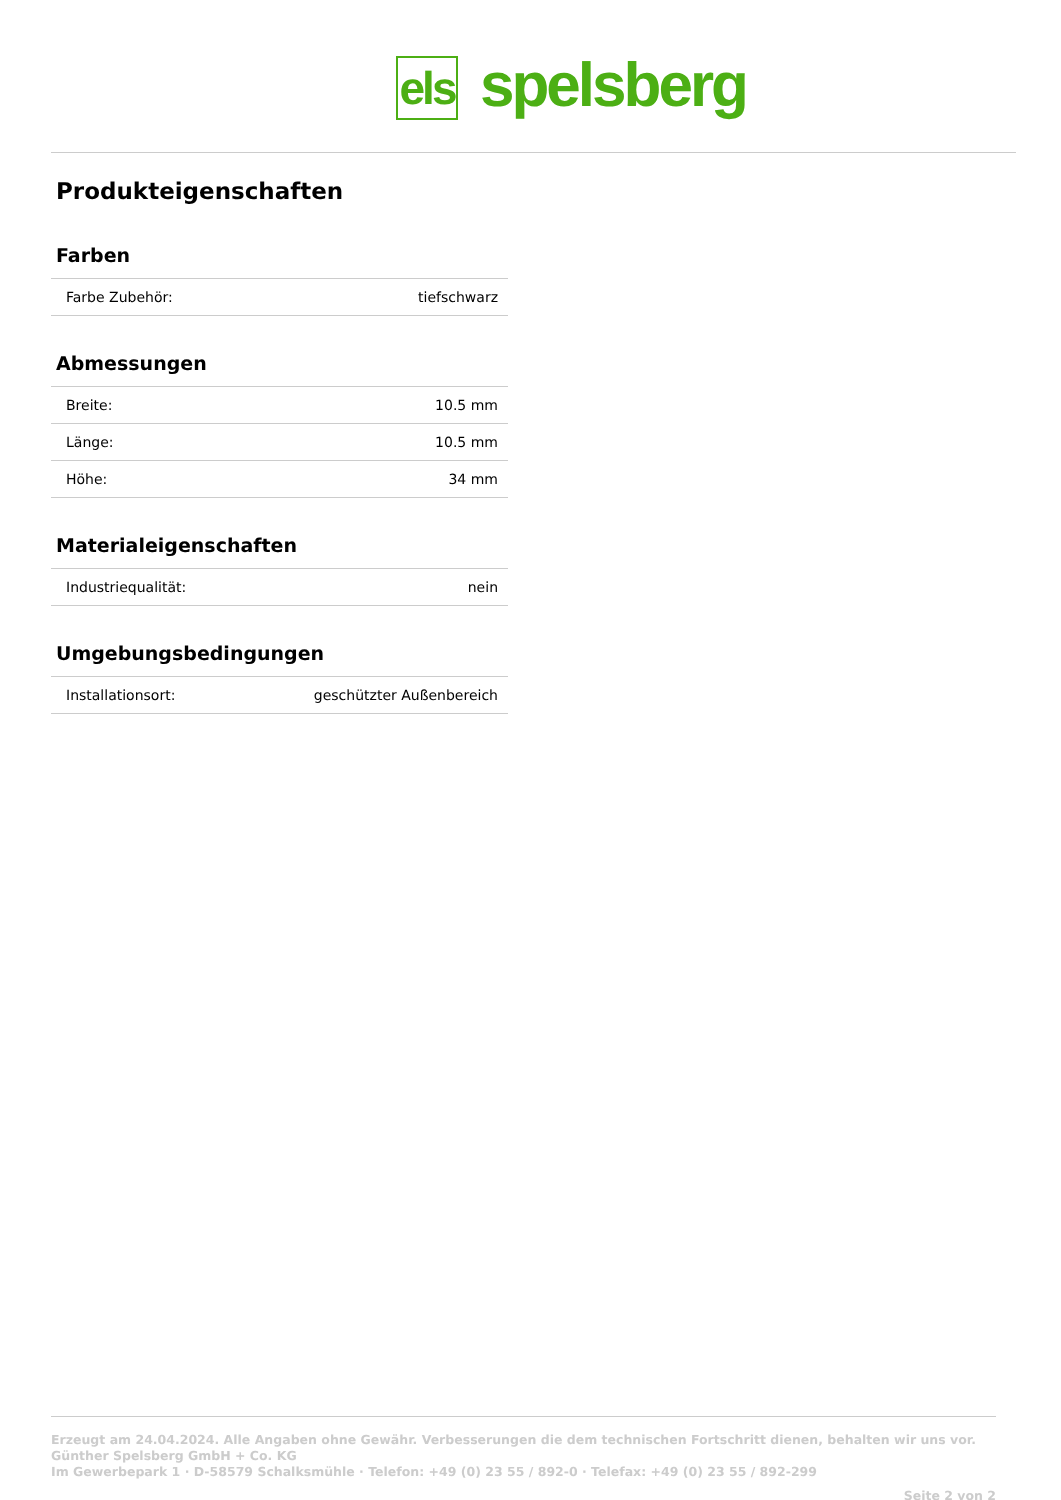els
spelsberg
Produkteigenschaften
Farben
| Farbe Zubehör: | tiefschwarz |
Abmessungen
| Breite: | 10.5 mm |
| Länge: | 10.5 mm |
| Höhe: | 34 mm |
Materialeigenschaften
| Industriequalität: | nein |
Umgebungsbedingungen
| Installationsort: | geschützter Außenbereich |
Erzeugt am 24.04.2024. Alle Angaben ohne Gewähr. Verbesserungen die dem technischen Fortschritt dienen, behalten wir uns vor.
Günther Spelsberg GmbH + Co. KG
Im Gewerbepark 1 · D-58579 Schalksmühle · Telefon: +49 (0) 23 55 / 892-0 · Telefax: +49 (0) 23 55 / 892-299
Seite 2 von 2